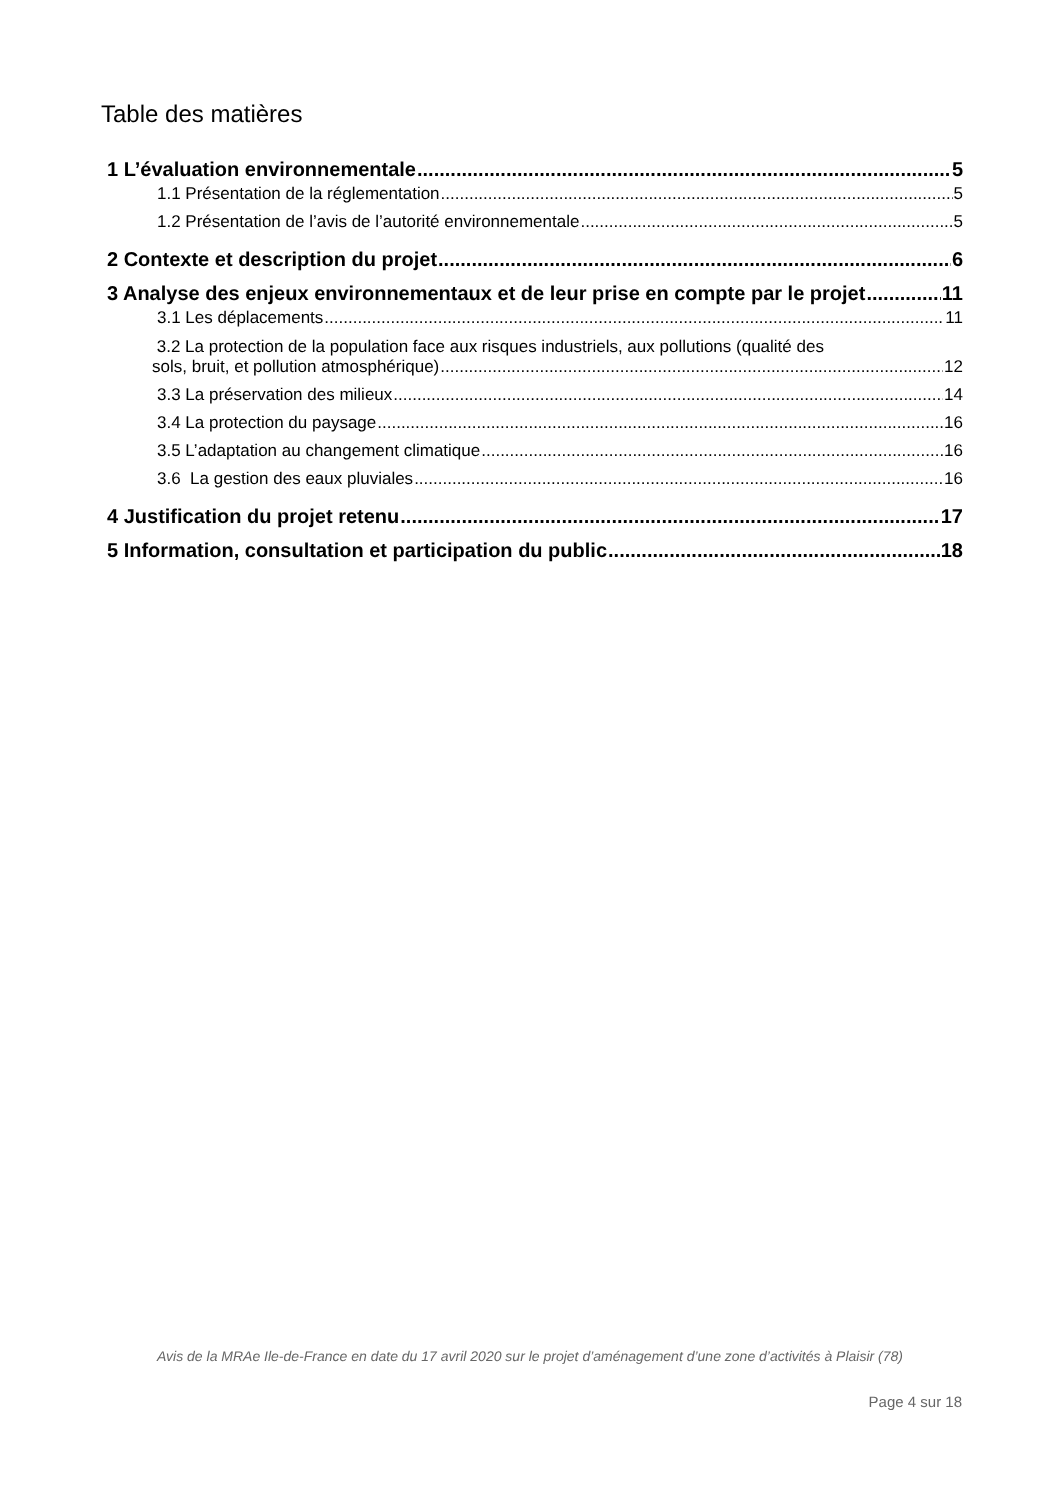Table des matières
1 L’évaluation environnementale 5
1.1 Présentation de la réglementation 5
1.2 Présentation de l’avis de l’autorité environnementale 5
2 Contexte et description du projet 6
3 Analyse des enjeux environnementaux et de leur prise en compte par le projet 11
3.1 Les déplacements 11
3.2 La protection de la population face aux risques industriels, aux pollutions (qualité des
sols, bruit, et pollution atmosphérique) 12
3.3 La préservation des milieux 14
3.4 La protection du paysage 16
3.5 L’adaptation au changement climatique 16
3.6 La gestion des eaux pluviales 16
4 Justification du projet retenu 17
5 Information, consultation et participation du public 18
Avis de la MRAe Ile-de-France en date du 17 avril 2020 sur le projet d’aménagement d’une zone d’activités à Plaisir (78)
Page 4 sur 18